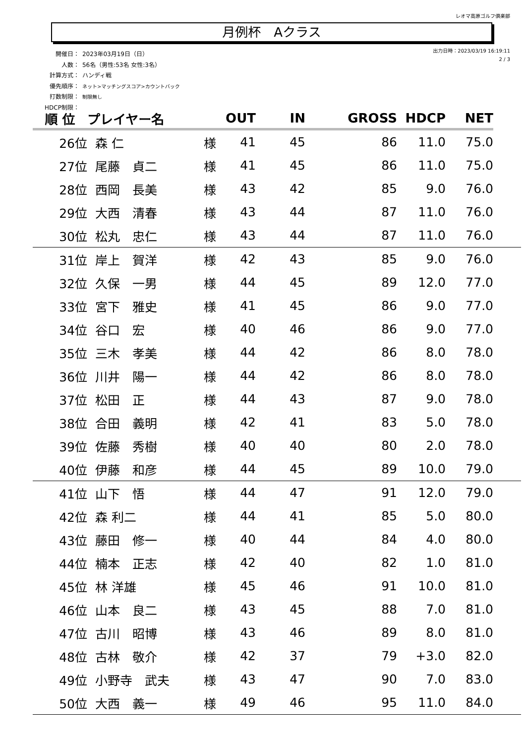レオマ高原ゴルフ倶楽部
月例杯　Aクラス
| 開催日： | 2023年03月19日（日） |
| 人数： | 56名（男性:53名 女性:3名） |
| 計算方式： | ハンディ戦 |
| 優先順序： | ネット>マッチングスコア>カウントバック |
| 打数制限： | 制限無し |
| HDCP制限： | |
出力日時：2023/03/19 16:19:11
2 / 3
| 順 位 | プレイヤー名 | OUT | IN | GROSS | HDCP | NET | |
| --- | --- | --- | --- | --- | --- | --- | --- |
| 26位 | 森 仁 様 | 41 | 45 | 86 | 11.0 | 75.0 | |
| 27位 | 尾藤 貞二 様 | 41 | 45 | 86 | 11.0 | 75.0 | |
| 28位 | 西岡 長美 様 | 43 | 42 | 85 | 9.0 | 76.0 | |
| 29位 | 大西 清春 様 | 43 | 44 | 87 | 11.0 | 76.0 | |
| 30位 | 松丸 忠仁 様 | 43 | 44 | 87 | 11.0 | 76.0 | |
| 31位 | 岸上 賀洋 様 | 42 | 43 | 85 | 9.0 | 76.0 | |
| 32位 | 久保 一男 様 | 44 | 45 | 89 | 12.0 | 77.0 | |
| 33位 | 宮下 雅史 様 | 41 | 45 | 86 | 9.0 | 77.0 | |
| 34位 | 谷口 宏 様 | 40 | 46 | 86 | 9.0 | 77.0 | |
| 35位 | 三木 孝美 様 | 44 | 42 | 86 | 8.0 | 78.0 | |
| 36位 | 川井 陽一 様 | 44 | 42 | 86 | 8.0 | 78.0 | |
| 37位 | 松田 正 様 | 44 | 43 | 87 | 9.0 | 78.0 | |
| 38位 | 合田 義明 様 | 42 | 41 | 83 | 5.0 | 78.0 | |
| 39位 | 佐藤 秀樹 様 | 40 | 40 | 80 | 2.0 | 78.0 | |
| 40位 | 伊藤 和彦 様 | 44 | 45 | 89 | 10.0 | 79.0 | |
| 41位 | 山下 悟 様 | 44 | 47 | 91 | 12.0 | 79.0 | |
| 42位 | 森 利二 様 | 44 | 41 | 85 | 5.0 | 80.0 | |
| 43位 | 藤田 修一 様 | 40 | 44 | 84 | 4.0 | 80.0 | |
| 44位 | 楠本 正志 様 | 42 | 40 | 82 | 1.0 | 81.0 | |
| 45位 | 林 洋雄 様 | 45 | 46 | 91 | 10.0 | 81.0 | |
| 46位 | 山本 良二 様 | 43 | 45 | 88 | 7.0 | 81.0 | |
| 47位 | 古川 昭博 様 | 43 | 46 | 89 | 8.0 | 81.0 | |
| 48位 | 古林 敬介 様 | 42 | 37 | 79 | +3.0 | 82.0 | |
| 49位 | 小野寺 武夫 様 | 43 | 47 | 90 | 7.0 | 83.0 | |
| 50位 | 大西 義一 様 | 49 | 46 | 95 | 11.0 | 84.0 | |